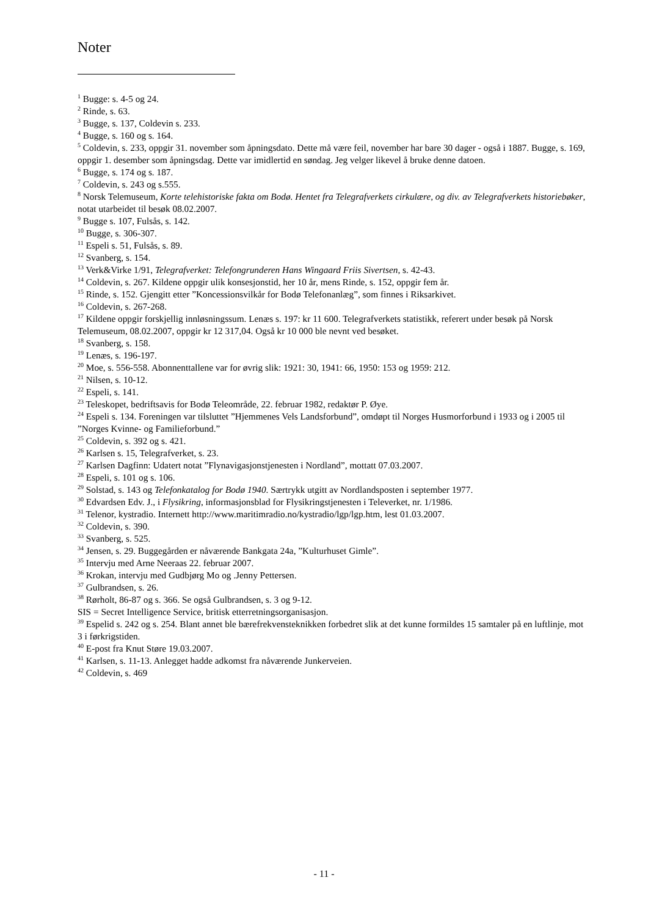Noter
<sup>1</sup> Bugge: s. 4-5 og 24.
<sup>2</sup> Rinde, s. 63.
<sup>3</sup> Bugge, s. 137, Coldevin s. 233.
<sup>4</sup> Bugge, s. 160 og s. 164.
<sup>5</sup> Coldevin, s. 233, oppgir 31. november som åpningsdato. Dette må være feil, november har bare 30 dager - også i 1887. Bugge, s. 169, oppgir 1. desember som åpningsdag. Dette var imidlertid en søndag. Jeg velger likevel å bruke denne datoen.
<sup>6</sup> Bugge, s. 174 og s. 187.
<sup>7</sup> Coldevin, s. 243 og s.555.
<sup>8</sup> Norsk Telemuseum, Korte telehistoriske fakta om Bodø. Hentet fra Telegrafverkets cirkulære, og div. av Telegrafverkets historiebøker, notat utarbeidet til besøk 08.02.2007.
<sup>9</sup> Bugge s. 107, Fulsås, s. 142.
<sup>10</sup> Bugge, s. 306-307.
<sup>11</sup> Espeli s. 51, Fulsås, s. 89.
<sup>12</sup> Svanberg, s. 154.
<sup>13</sup> Verk&Virke 1/91, Telegrafverket: Telefongrunderen Hans Wingaard Friis Sivertsen, s. 42-43.
<sup>14</sup> Coldevin, s. 267. Kildene oppgir ulik konsesjonstid, her 10 år, mens Rinde, s. 152, oppgir fem år.
<sup>15</sup> Rinde, s. 152. Gjengitt etter ”Koncessionsvilkår for Bodø Telefonanlæg”, som finnes i Riksarkivet.
<sup>16</sup> Coldevin, s. 267-268.
<sup>17</sup> Kildene oppgir forskjellig innløsningssum. Lenæs s. 197: kr 11 600. Telegrafverkets statistikk, referert under besøk på Norsk Telemuseum, 08.02.2007, oppgir kr 12 317,04. Også kr 10 000 ble nevnt ved besøket.
<sup>18</sup> Svanberg, s. 158.
<sup>19</sup> Lenæs, s. 196-197.
<sup>20</sup> Moe, s. 556-558. Abonnenttallene var for øvrig slik: 1921: 30, 1941: 66, 1950: 153 og 1959: 212.
<sup>21</sup> Nilsen, s. 10-12.
<sup>22</sup> Espeli, s. 141.
<sup>23</sup> Teleskopet, bedriftsavis for Bodø Teleområde, 22. februar 1982, redaktør P. Øye.
<sup>24</sup> Espeli s. 134. Foreningen var tilsluttet ”Hjemmenes Vels Landsforbund”, omdøpt til Norges Husmorforbund i 1933 og i 2005 til ”Norges Kvinne- og Familieforbund.”
<sup>25</sup> Coldevin, s. 392 og s. 421.
<sup>26</sup> Karlsen s. 15, Telegrafverket, s. 23.
<sup>27</sup> Karlsen Dagfinn: Udatert notat ”Flynavigasjonstjenesten i Nordland”, mottatt 07.03.2007.
<sup>28</sup> Espeli, s. 101 og s. 106.
<sup>29</sup> Solstad, s. 143 og Telefonkatalog for Bodø 1940. Særtrykk utgitt av Nordlandsposten i september 1977.
<sup>30</sup> Edvardsen Edv. J., i Flysikring, informasjonsblad for Flysikringstjenesten i Televerket, nr. 1/1986.
<sup>31</sup> Telenor, kystradio. Internett http://www.maritimradio.no/kystradio/lgp/lgp.htm, lest 01.03.2007.
<sup>32</sup> Coldevin, s. 390.
<sup>33</sup> Svanberg, s. 525.
<sup>34</sup> Jensen, s. 29. Buggegården er nåværende Bankgata 24a, ”Kulturhuset Gimle”.
<sup>35</sup> Intervju med Arne Neeraas 22. februar 2007.
<sup>36</sup> Krokan, intervju med Gudbjørg Mo og .Jenny Pettersen.
<sup>37</sup> Gulbrandsen, s. 26.
<sup>38</sup> Rørholt, 86-87 og s. 366. Se også Gulbrandsen, s. 3 og 9-12.
SIS = Secret Intelligence Service, britisk etterretningsorganisasjon.
<sup>39</sup> Espelid s. 242 og s. 254. Blant annet ble bærefrekvensteknikken forbedret slik at det kunne formildes 15 samtaler på en luftlinje, mot 3 i førkrigstiden.
<sup>40</sup> E-post fra Knut Støre 19.03.2007.
<sup>41</sup> Karlsen, s. 11-13. Anlegget hadde adkomst fra nåværende Junkerveien.
<sup>42</sup> Coldevin, s. 469
- 11 -